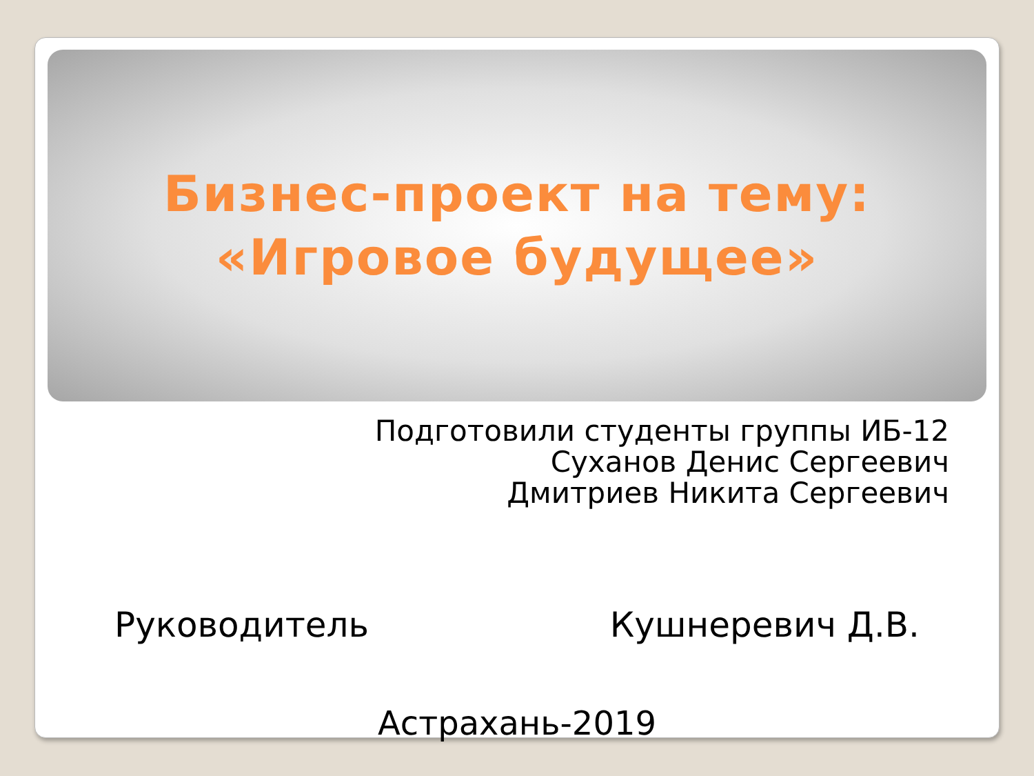Бизнес-проект на тему:
«Игровое будущее»
Подготовили студенты группы ИБ-12
Суханов Денис Сергеевич
Дмитриев Никита Сергеевич
Руководитель Кушнеревич Д.В.
Астрахань-2019